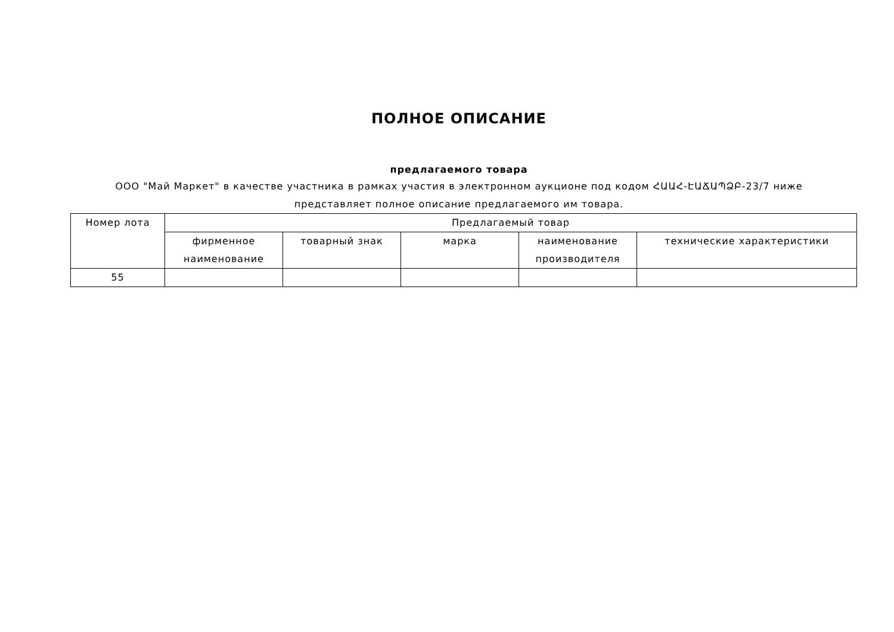ПОЛНОЕ ОПИСАНИЕ
предлагаемого товара
ООО "Май Маркет" в качестве участника в рамках участия в электронном аукционе под кодом ՀԱԱՀ-ԷԱՃԱՊՁԲ-23/7 ниже представляет полное описание предлагаемого им товара.
| Номер лота | Предлагаемый товар | | | | |
| --- | --- | --- | --- | --- | --- |
| | фирменное наименование | товарный знак | марка | наименование производителя | технические характеристики |
| 55 | | | | | |